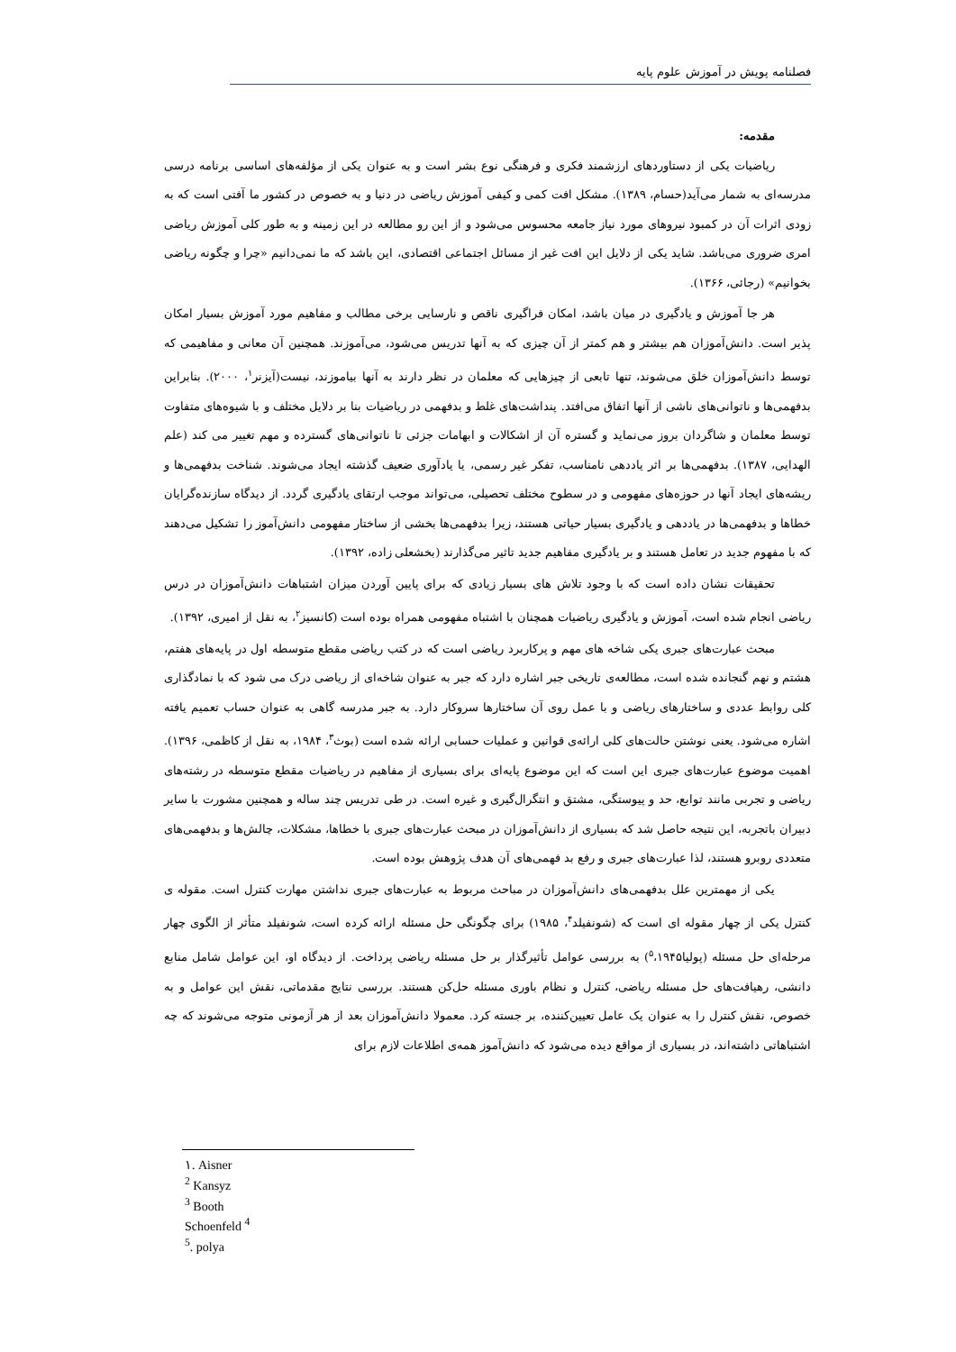فصلنامه پویش در آموزش علوم پایه
مقدمه:
ریاضیات یکی از دستاوردهای ارزشمند فکری و فرهنگی نوع بشر است و به عنوان یکی از مؤلفه‌های اساسی برنامه درسی مدرسه‌ای به شمار می‌آید(حسام، ۱۳۸۹). مشکل افت کمی و کیفی آموزش ریاضی در دنیا و به خصوص در کشور ما آفتی است که به زودی اثرات آن در کمبود نیروهای مورد نیاز جامعه محسوس می‌شود و از این رو مطالعه در این زمینه و به طور کلی آموزش ریاضی امری ضروری می‌باشد. شاید یکی از دلایل این افت غیر از مسائل اجتماعی اقتصادی، این باشد که ما نمی‌دانیم «چرا و چگونه ریاضی بخوانیم» (رجائی، ۱۳۶۶).
هر جا آموزش و یادگیری در میان باشد، امکان فراگیری ناقص و نارسایی برخی مطالب و مفاهیم مورد آموزش بسیار امکان پذیر است. دانش‌آموزان هم بیشتر و هم کمتر از آن چیزی که به آنها تدریس می‌شود، می‌آموزند. همچنین آن معانی و مفاهیمی که توسط دانش‌آموزان خلق می‌شوند، تنها تابعی از چیزهایی که معلمان در نظر دارند به آنها بیاموزند، نیست(آیزنر<sup>۱</sup>، ۲۰۰۰). بنابراین بدفهمی‌ها و ناتوانی‌های ناشی از آنها اتفاق می‌افتد. پنداشت‌های غلط و بدفهمی در ریاضیات بنا بر دلایل مختلف و با شیوه‌های متفاوت توسط معلمان و شاگردان بروز می‌نماید و گستره آن از اشکالات و ابهامات جزئی تا ناتوانی‌های گسترده و مهم تغییر می کند (علم الهدایی، ۱۳۸۷). بدفهمی‌ها بر اثر یاددهی نامناسب، تفکر غیر رسمی، یا یادآوری ضعیف گذشته ایجاد می‌شوند. شناخت بدفهمی‌ها و ریشه‌های ایجاد آنها در حوزه‌های مفهومی و در سطوح مختلف تحصیلی، می‌تواند موجب ارتقای یادگیری گردد. از دیدگاه سازنده‌گرایان خطاها و بدفهمی‌ها در یاددهی و یادگیری بسیار حیاتی هستند، زیرا بدفهمی‌ها بخشی از ساختار مفهومی دانش‌آموز را تشکیل می‌دهند که با مفهوم جدید در تعامل هستند و بر یادگیری مفاهیم جدید تاثیر می‌گذارند (بخشعلی زاده، ۱۳۹۲).
تحقیقات نشان داده است که با وجود تلاش های بسیار زیادی که برای پایین آوردن میزان اشتباهات دانش‌آموزان در درس ریاضی انجام شده است، آموزش و یادگیری ریاضیات همچنان با اشتباه مفهومی همراه بوده است (کانسیز<sup>۲</sup>، به نقل از امیری، ۱۳۹۲).
مبحث عبارت‌های جبری یکی شاخه های مهم و پرکاربرد ریاضی است که در کتب ریاضی مقطع متوسطه اول در پایه‌های هفتم، هشتم و نهم گنجانده شده است، مطالعه‌ی تاریخی جبر اشاره دارد که جبر به عنوان شاخه‌ای از ریاضی درک می شود که با نمادگذاری کلی روابط عددی و ساختارهای ریاضی و با عمل روی آن ساختارها سروکار دارد. به جبر مدرسه گاهی به عنوان حساب تعمیم یافته اشاره می‌شود. یعنی نوشتن حالت‌های کلی ارائه‌ی قوانین و عملیات حسابی ارائه شده است (بوث<sup>۳</sup>، ۱۹۸۴، به نقل از کاظمی، ۱۳۹۶). اهمیت موضوع عبارت‌های جبری این است که این موضوع پایه‌ای برای بسیاری از مفاهیم در ریاضیات مقطع متوسطه در رشته‌های ریاضی و تجربی مانند توابع، حد و پیوستگی، مشتق و انتگرال‌گیری و غیره است. در طی تدریس چند ساله و همچنین مشورت با سایر دبیران باتجربه، این نتیجه حاصل شد که بسیاری از دانش‌آموزان در مبحث عبارت‌های جبری با خطاها، مشکلات، چالش‌ها و بدفهمی‌های متعددی روبرو هستند، لذا عبارت‌های جبری و رفع بد فهمی‌های آن هدف پژوهش بوده است.
یکی از مهمترین علل بدفهمی‌های دانش‌آموزان در مباحث مربوط به عبارت‌های جبری نداشتن مهارت کنترل است. مقوله ی کنترل یکی از چهار مقوله ای است که (شونفیلد<sup>۴</sup>، ۱۹۸۵) برای چگونگی حل مسئله ارائه کرده است، شونفیلد متأثر از الگوی چهار مرحله‌ای حل مسئله (پولیا<sup>۵</sup>،۱۹۴۵) به بررسی عوامل تأثیرگذار بر حل مسئله ریاضی پرداخت. از دیدگاه او، این عوامل شامل منابع دانشی، رهیافت‌های حل مسئله ریاضی، کنترل و نظام باوری مسئله حل‌کن هستند. بررسی نتایج مقدماتی، نقش این عوامل و به خصوص، نقش کنترل را به عنوان یک عامل تعیین‌کننده، بر جسته کرد. معمولا دانش‌آموزان بعد از هر آزمونی متوجه می‌شوند که چه اشتباهاتی داشته‌اند، در بسیاری از مواقع دیده می‌شود که دانش‌آموز همه‌ی اطلاعات لازم برای
۱. Aisner
<sup>2</sup> Kansyz
<sup>3</sup> Booth
Schoenfeld <sup>4</sup>
<sup>5</sup>. polya